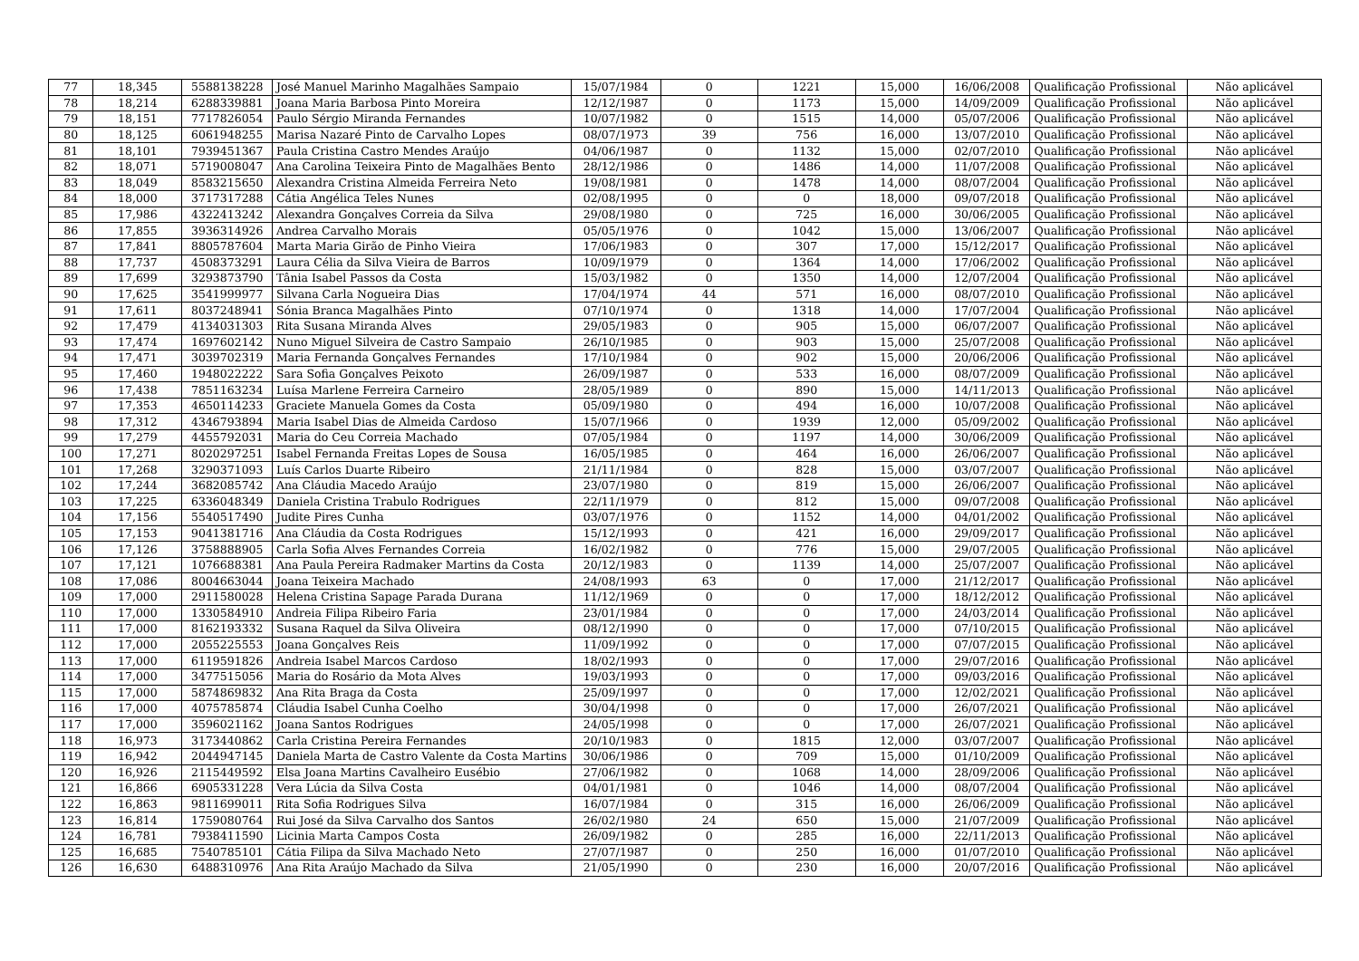| 77 | 18,345 | 5588138228 | José Manuel Marinho Magalhães Sampaio | 15/07/1984 | 0 | 1221 | 15,000 | 16/06/2008 | Qualificação Profissional | Não aplicável |
| 78 | 18,214 | 6288339881 | Joana Maria Barbosa Pinto Moreira | 12/12/1987 | 0 | 1173 | 15,000 | 14/09/2009 | Qualificação Profissional | Não aplicável |
| 79 | 18,151 | 7717826054 | Paulo Sérgio Miranda Fernandes | 10/07/1982 | 0 | 1515 | 14,000 | 05/07/2006 | Qualificação Profissional | Não aplicável |
| 80 | 18,125 | 6061948255 | Marisa Nazaré Pinto de Carvalho Lopes | 08/07/1973 | 39 | 756 | 16,000 | 13/07/2010 | Qualificação Profissional | Não aplicável |
| 81 | 18,101 | 7939451367 | Paula Cristina Castro Mendes Araújo | 04/06/1987 | 0 | 1132 | 15,000 | 02/07/2010 | Qualificação Profissional | Não aplicável |
| 82 | 18,071 | 5719008047 | Ana Carolina Teixeira Pinto de Magalhães Bento | 28/12/1986 | 0 | 1486 | 14,000 | 11/07/2008 | Qualificação Profissional | Não aplicável |
| 83 | 18,049 | 8583215650 | Alexandra Cristina Almeida Ferreira Neto | 19/08/1981 | 0 | 1478 | 14,000 | 08/07/2004 | Qualificação Profissional | Não aplicável |
| 84 | 18,000 | 3717317288 | Cátia Angélica Teles Nunes | 02/08/1995 | 0 | 0 | 18,000 | 09/07/2018 | Qualificação Profissional | Não aplicável |
| 85 | 17,986 | 4322413242 | Alexandra Gonçalves Correia da Silva | 29/08/1980 | 0 | 725 | 16,000 | 30/06/2005 | Qualificação Profissional | Não aplicável |
| 86 | 17,855 | 3936314926 | Andrea Carvalho Morais | 05/05/1976 | 0 | 1042 | 15,000 | 13/06/2007 | Qualificação Profissional | Não aplicável |
| 87 | 17,841 | 8805787604 | Marta Maria Girão de Pinho Vieira | 17/06/1983 | 0 | 307 | 17,000 | 15/12/2017 | Qualificação Profissional | Não aplicável |
| 88 | 17,737 | 4508373291 | Laura Célia da Silva Vieira de Barros | 10/09/1979 | 0 | 1364 | 14,000 | 17/06/2002 | Qualificação Profissional | Não aplicável |
| 89 | 17,699 | 3293873790 | Tânia Isabel Passos da Costa | 15/03/1982 | 0 | 1350 | 14,000 | 12/07/2004 | Qualificação Profissional | Não aplicável |
| 90 | 17,625 | 3541999977 | Silvana Carla Nogueira Dias | 17/04/1974 | 44 | 571 | 16,000 | 08/07/2010 | Qualificação Profissional | Não aplicável |
| 91 | 17,611 | 8037248941 | Sónia Branca Magalhães Pinto | 07/10/1974 | 0 | 1318 | 14,000 | 17/07/2004 | Qualificação Profissional | Não aplicável |
| 92 | 17,479 | 4134031303 | Rita Susana Miranda Alves | 29/05/1983 | 0 | 905 | 15,000 | 06/07/2007 | Qualificação Profissional | Não aplicável |
| 93 | 17,474 | 1697602142 | Nuno Miguel Silveira de Castro Sampaio | 26/10/1985 | 0 | 903 | 15,000 | 25/07/2008 | Qualificação Profissional | Não aplicável |
| 94 | 17,471 | 3039702319 | Maria Fernanda Gonçalves Fernandes | 17/10/1984 | 0 | 902 | 15,000 | 20/06/2006 | Qualificação Profissional | Não aplicável |
| 95 | 17,460 | 1948022222 | Sara Sofia Gonçalves Peixoto | 26/09/1987 | 0 | 533 | 16,000 | 08/07/2009 | Qualificação Profissional | Não aplicável |
| 96 | 17,438 | 7851163234 | Luísa Marlene Ferreira Carneiro | 28/05/1989 | 0 | 890 | 15,000 | 14/11/2013 | Qualificação Profissional | Não aplicável |
| 97 | 17,353 | 4650114233 | Graciete Manuela Gomes da Costa | 05/09/1980 | 0 | 494 | 16,000 | 10/07/2008 | Qualificação Profissional | Não aplicável |
| 98 | 17,312 | 4346793894 | Maria Isabel Dias de Almeida Cardoso | 15/07/1966 | 0 | 1939 | 12,000 | 05/09/2002 | Qualificação Profissional | Não aplicável |
| 99 | 17,279 | 4455792031 | Maria do Ceu Correia Machado | 07/05/1984 | 0 | 1197 | 14,000 | 30/06/2009 | Qualificação Profissional | Não aplicável |
| 100 | 17,271 | 8020297251 | Isabel Fernanda Freitas Lopes de Sousa | 16/05/1985 | 0 | 464 | 16,000 | 26/06/2007 | Qualificação Profissional | Não aplicável |
| 101 | 17,268 | 3290371093 | Luís Carlos Duarte Ribeiro | 21/11/1984 | 0 | 828 | 15,000 | 03/07/2007 | Qualificação Profissional | Não aplicável |
| 102 | 17,244 | 3682085742 | Ana Cláudia Macedo Araújo | 23/07/1980 | 0 | 819 | 15,000 | 26/06/2007 | Qualificação Profissional | Não aplicável |
| 103 | 17,225 | 6336048349 | Daniela Cristina Trabulo Rodrigues | 22/11/1979 | 0 | 812 | 15,000 | 09/07/2008 | Qualificação Profissional | Não aplicável |
| 104 | 17,156 | 5540517490 | Judite Pires Cunha | 03/07/1976 | 0 | 1152 | 14,000 | 04/01/2002 | Qualificação Profissional | Não aplicável |
| 105 | 17,153 | 9041381716 | Ana Cláudia da Costa Rodrigues | 15/12/1993 | 0 | 421 | 16,000 | 29/09/2017 | Qualificação Profissional | Não aplicável |
| 106 | 17,126 | 3758888905 | Carla Sofia Alves Fernandes Correia | 16/02/1982 | 0 | 776 | 15,000 | 29/07/2005 | Qualificação Profissional | Não aplicável |
| 107 | 17,121 | 1076688381 | Ana Paula Pereira Radmaker Martins da Costa | 20/12/1983 | 0 | 1139 | 14,000 | 25/07/2007 | Qualificação Profissional | Não aplicável |
| 108 | 17,086 | 8004663044 | Joana Teixeira Machado | 24/08/1993 | 63 | 0 | 17,000 | 21/12/2017 | Qualificação Profissional | Não aplicável |
| 109 | 17,000 | 2911580028 | Helena Cristina Sapage Parada Durana | 11/12/1969 | 0 | 0 | 17,000 | 18/12/2012 | Qualificação Profissional | Não aplicável |
| 110 | 17,000 | 1330584910 | Andreia Filipa Ribeiro Faria | 23/01/1984 | 0 | 0 | 17,000 | 24/03/2014 | Qualificação Profissional | Não aplicável |
| 111 | 17,000 | 8162193332 | Susana Raquel da Silva Oliveira | 08/12/1990 | 0 | 0 | 17,000 | 07/10/2015 | Qualificação Profissional | Não aplicável |
| 112 | 17,000 | 2055225553 | Joana Gonçalves Reis | 11/09/1992 | 0 | 0 | 17,000 | 07/07/2015 | Qualificação Profissional | Não aplicável |
| 113 | 17,000 | 6119591826 | Andreia Isabel Marcos Cardoso | 18/02/1993 | 0 | 0 | 17,000 | 29/07/2016 | Qualificação Profissional | Não aplicável |
| 114 | 17,000 | 3477515056 | Maria do Rosário da Mota Alves | 19/03/1993 | 0 | 0 | 17,000 | 09/03/2016 | Qualificação Profissional | Não aplicável |
| 115 | 17,000 | 5874869832 | Ana Rita Braga da Costa | 25/09/1997 | 0 | 0 | 17,000 | 12/02/2021 | Qualificação Profissional | Não aplicável |
| 116 | 17,000 | 4075785874 | Cláudia Isabel Cunha Coelho | 30/04/1998 | 0 | 0 | 17,000 | 26/07/2021 | Qualificação Profissional | Não aplicável |
| 117 | 17,000 | 3596021162 | Joana Santos Rodrigues | 24/05/1998 | 0 | 0 | 17,000 | 26/07/2021 | Qualificação Profissional | Não aplicável |
| 118 | 16,973 | 3173440862 | Carla Cristina Pereira Fernandes | 20/10/1983 | 0 | 1815 | 12,000 | 03/07/2007 | Qualificação Profissional | Não aplicável |
| 119 | 16,942 | 2044947145 | Daniela Marta de Castro Valente da Costa Martins | 30/06/1986 | 0 | 709 | 15,000 | 01/10/2009 | Qualificação Profissional | Não aplicável |
| 120 | 16,926 | 2115449592 | Elsa Joana Martins Cavalheiro Eusébio | 27/06/1982 | 0 | 1068 | 14,000 | 28/09/2006 | Qualificação Profissional | Não aplicável |
| 121 | 16,866 | 6905331228 | Vera Lúcia da Silva Costa | 04/01/1981 | 0 | 1046 | 14,000 | 08/07/2004 | Qualificação Profissional | Não aplicável |
| 122 | 16,863 | 9811699011 | Rita Sofia Rodrigues Silva | 16/07/1984 | 0 | 315 | 16,000 | 26/06/2009 | Qualificação Profissional | Não aplicável |
| 123 | 16,814 | 1759080764 | Rui José da Silva Carvalho dos Santos | 26/02/1980 | 24 | 650 | 15,000 | 21/07/2009 | Qualificação Profissional | Não aplicável |
| 124 | 16,781 | 7938411590 | Licinia Marta Campos Costa | 26/09/1982 | 0 | 285 | 16,000 | 22/11/2013 | Qualificação Profissional | Não aplicável |
| 125 | 16,685 | 7540785101 | Cátia Filipa da Silva Machado Neto | 27/07/1987 | 0 | 250 | 16,000 | 01/07/2010 | Qualificação Profissional | Não aplicável |
| 126 | 16,630 | 6488310976 | Ana Rita Araújo Machado da Silva | 21/05/1990 | 0 | 230 | 16,000 | 20/07/2016 | Qualificação Profissional | Não aplicável |